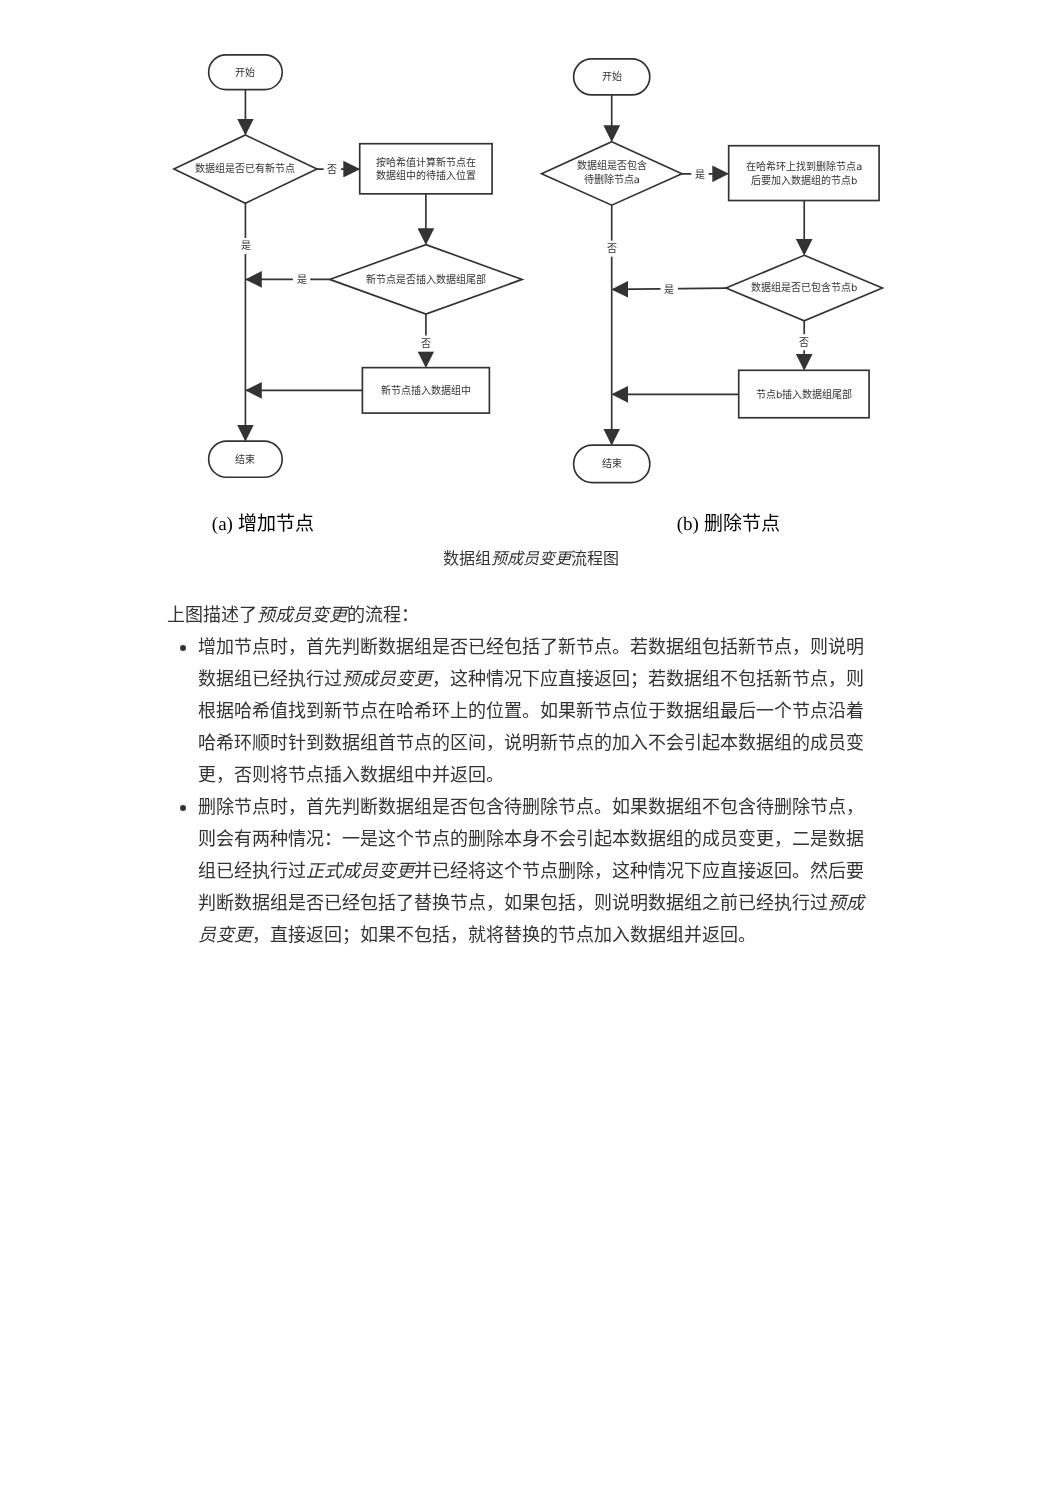开始
数据组是否已有新节点
否
按哈希值计算新节点在
数据组中的待插入位置
是
是
新节点是否插入数据组尾部
否
新节点插入数据组中
结束
开始
数据组是否包含
待删除节点a
是
在哈希环上找到删除节点a
后要加入数据组的节点b
否
是
数据组是否已包含节点b
否
节点b插入数据组尾部
结束
(a) 增加节点 (b) 删除节点
数据组预成员变更流程图
上图描述了预成员变更的流程：
增加节点时，首先判断数据组是否已经包括了新节点。若数据组包括新节点，则说明数据组已经执行过预成员变更，这种情况下应直接返回；若数据组不包括新节点，则根据哈希值找到新节点在哈希环上的位置。如果新节点位于数据组最后一个节点沿着哈希环顺时针到数据组首节点的区间，说明新节点的加入不会引起本数据组的成员变更，否则将节点插入数据组中并返回。
删除节点时，首先判断数据组是否包含待删除节点。如果数据组不包含待删除节点，则会有两种情况：一是这个节点的删除本身不会引起本数据组的成员变更，二是数据组已经执行过正式成员变更并已经将这个节点删除，这种情况下应直接返回。然后要判断数据组是否已经包括了替换节点，如果包括，则说明数据组之前已经执行过预成员变更，直接返回；如果不包括，就将替换的节点加入数据组并返回。